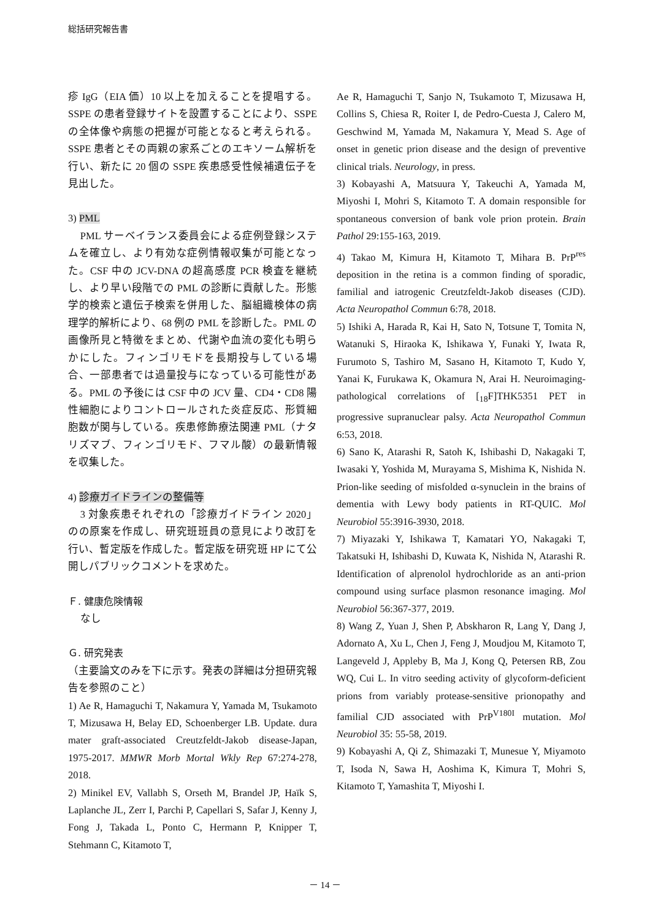総括研究報告書
疹 IgG（EIA 価）10 以上を加えることを提唱する。SSPE の患者登録サイトを設置することにより、SSPE の全体像や病態の把握が可能となると考えられる。SSPE 患者とその両親の家系ごとのエキソーム解析を行い、新たに 20 個の SSPE 疾患感受性候補遺伝子を見出した。
3) PML
PML サーベイランス委員会による症例登録システムを確立し、より有効な症例情報収集が可能となった。CSF 中の JCV-DNA の超高感度 PCR 検査を継続し、より早い段階での PML の診断に貢献した。形態学的検索と遺伝子検索を併用した、脳組織検体の病理学的解析により、68 例の PML を診断した。PML の画像所見と特徴をまとめ、代謝や血流の変化も明らかにした。フィンゴリモドを長期投与している場合、一部患者では過量投与になっている可能性がある。PML の予後には CSF 中の JCV 量、CD4・CD8 陽性細胞によりコントロールされた炎症反応、形質細胞数が関与している。疾患修飾療法関連 PML（ナタリズマブ、フィンゴリモド、フマル酸）の最新情報を収集した。
4) 診療ガイドラインの整備等
3 対象疾患それぞれの「診療ガイドライン 2020」のの原案を作成し、研究班班員の意見により改訂を行い、暫定版を作成した。暫定版を研究班 HP にて公開しパブリックコメントを求めた。
Ｆ. 健康危険情報
なし
Ｇ. 研究発表
（主要論文のみを下に示す。発表の詳細は分担研究報告を参照のこと）
1) Ae R, Hamaguchi T, Nakamura Y, Yamada M, Tsukamoto T, Mizusawa H, Belay ED, Schoenberger LB. Update. dura mater graft-associated Creutzfeldt-Jakob disease-Japan, 1975-2017. MMWR Morb Mortal Wkly Rep 67:274-278, 2018.
2) Minikel EV, Vallabh S, Orseth M, Brandel JP, Haïk S, Laplanche JL, Zerr I, Parchi P, Capellari S, Safar J, Kenny J, Fong J, Takada L, Ponto C, Hermann P, Knipper T, Stehmann C, Kitamoto T,
Ae R, Hamaguchi T, Sanjo N, Tsukamoto T, Mizusawa H, Collins S, Chiesa R, Roiter I, de Pedro-Cuesta J, Calero M, Geschwind M, Yamada M, Nakamura Y, Mead S. Age of onset in genetic prion disease and the design of preventive clinical trials. Neurology, in press.
3) Kobayashi A, Matsuura Y, Takeuchi A, Yamada M, Miyoshi I, Mohri S, Kitamoto T. A domain responsible for spontaneous conversion of bank vole prion protein. Brain Pathol 29:155-163, 2019.
4) Takao M, Kimura H, Kitamoto T, Mihara B. PrP<sup>res</sup> deposition in the retina is a common finding of sporadic, familial and iatrogenic Creutzfeldt-Jakob diseases (CJD). Acta Neuropathol Commun 6:78, 2018.
5) Ishiki A, Harada R, Kai H, Sato N, Totsune T, Tomita N, Watanuki S, Hiraoka K, Ishikawa Y, Funaki Y, Iwata R, Furumoto S, Tashiro M, Sasano H, Kitamoto T, Kudo Y, Yanai K, Furukawa K, Okamura N, Arai H. Neuroimaging-pathological correlations of [<sub>18</sub>F]THK5351 PET in progressive supranuclear palsy. Acta Neuropathol Commun 6:53, 2018.
6) Sano K, Atarashi R, Satoh K, Ishibashi D, Nakagaki T, Iwasaki Y, Yoshida M, Murayama S, Mishima K, Nishida N. Prion-like seeding of misfolded α-synuclein in the brains of dementia with Lewy body patients in RT-QUIC. Mol Neurobiol 55:3916-3930, 2018.
7) Miyazaki Y, Ishikawa T, Kamatari YO, Nakagaki T, Takatsuki H, Ishibashi D, Kuwata K, Nishida N, Atarashi R. Identification of alprenolol hydrochloride as an anti-prion compound using surface plasmon resonance imaging. Mol Neurobiol 56:367-377, 2019.
8) Wang Z, Yuan J, Shen P, Abskharon R, Lang Y, Dang J, Adornato A, Xu L, Chen J, Feng J, Moudjou M, Kitamoto T, Langeveld J, Appleby B, Ma J, Kong Q, Petersen RB, Zou WQ, Cui L. In vitro seeding activity of glycoform-deficient prions from variably protease-sensitive prionopathy and familial CJD associated with PrP<sup>V180I</sup> mutation. Mol Neurobiol 35: 55-58, 2019.
9) Kobayashi A, Qi Z, Shimazaki T, Munesue Y, Miyamoto T, Isoda N, Sawa H, Aoshima K, Kimura T, Mohri S, Kitamoto T, Yamashita T, Miyoshi I.
－ 14 －